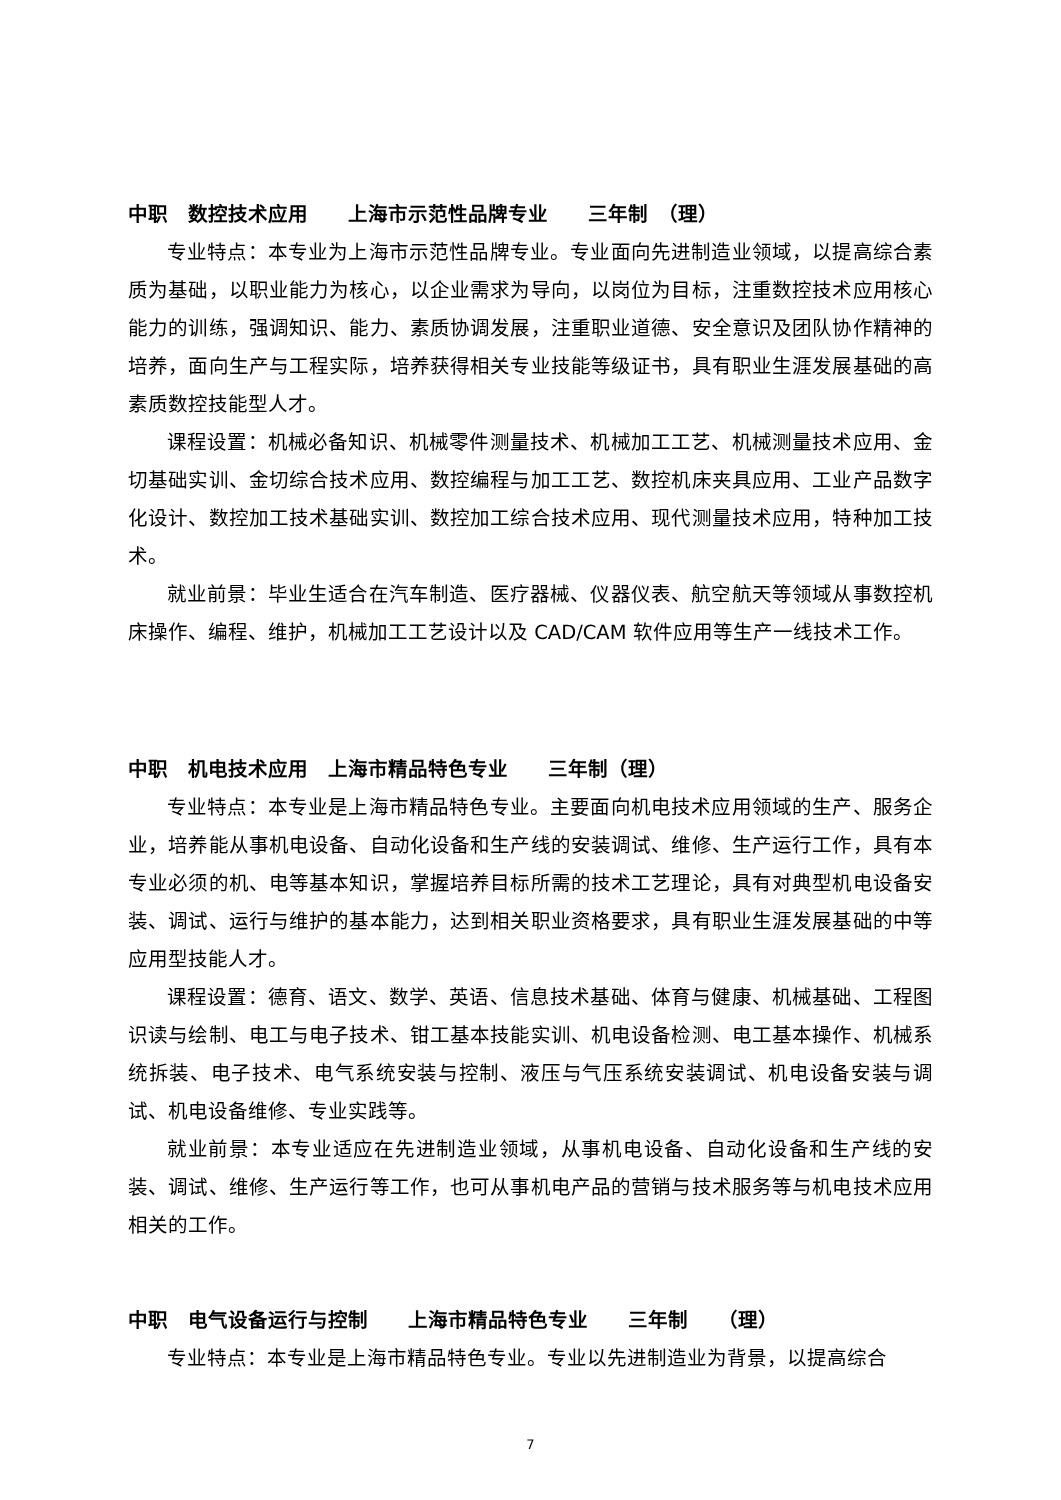中职　数控技术应用　　上海市示范性品牌专业　　三年制　（理）
专业特点：本专业为上海市示范性品牌专业。专业面向先进制造业领域，以提高综合素质为基础，以职业能力为核心，以企业需求为导向，以岗位为目标，注重数控技术应用核心能力的训练，强调知识、能力、素质协调发展，注重职业道德、安全意识及团队协作精神的培养，面向生产与工程实际，培养获得相关专业技能等级证书，具有职业生涯发展基础的高素质数控技能型人才。
课程设置：机械必备知识、机械零件测量技术、机械加工工艺、机械测量技术应用、金切基础实训、金切综合技术应用、数控编程与加工工艺、数控机床夹具应用、工业产品数字化设计、数控加工技术基础实训、数控加工综合技术应用、现代测量技术应用，特种加工技术。
就业前景：毕业生适合在汽车制造、医疗器械、仪器仪表、航空航天等领域从事数控机床操作、编程、维护，机械加工工艺设计以及 CAD/CAM 软件应用等生产一线技术工作。
中职　机电技术应用　上海市精品特色专业　　三年制（理）
专业特点：本专业是上海市精品特色专业。主要面向机电技术应用领域的生产、服务企业，培养能从事机电设备、自动化设备和生产线的安装调试、维修、生产运行工作，具有本专业必须的机、电等基本知识，掌握培养目标所需的技术工艺理论，具有对典型机电设备安装、调试、运行与维护的基本能力，达到相关职业资格要求，具有职业生涯发展基础的中等应用型技能人才。
课程设置：德育、语文、数学、英语、信息技术基础、体育与健康、机械基础、工程图识读与绘制、电工与电子技术、钳工基本技能实训、机电设备检测、电工基本操作、机械系统拆装、电子技术、电气系统安装与控制、液压与气压系统安装调试、机电设备安装与调试、机电设备维修、专业实践等。
就业前景：本专业适应在先进制造业领域，从事机电设备、自动化设备和生产线的安装、调试、维修、生产运行等工作，也可从事机电产品的营销与技术服务等与机电技术应用相关的工作。
中职　电气设备运行与控制　　上海市精品特色专业　　三年制　　（理）
专业特点：本专业是上海市精品特色专业。专业以先进制造业为背景，以提高综合
7